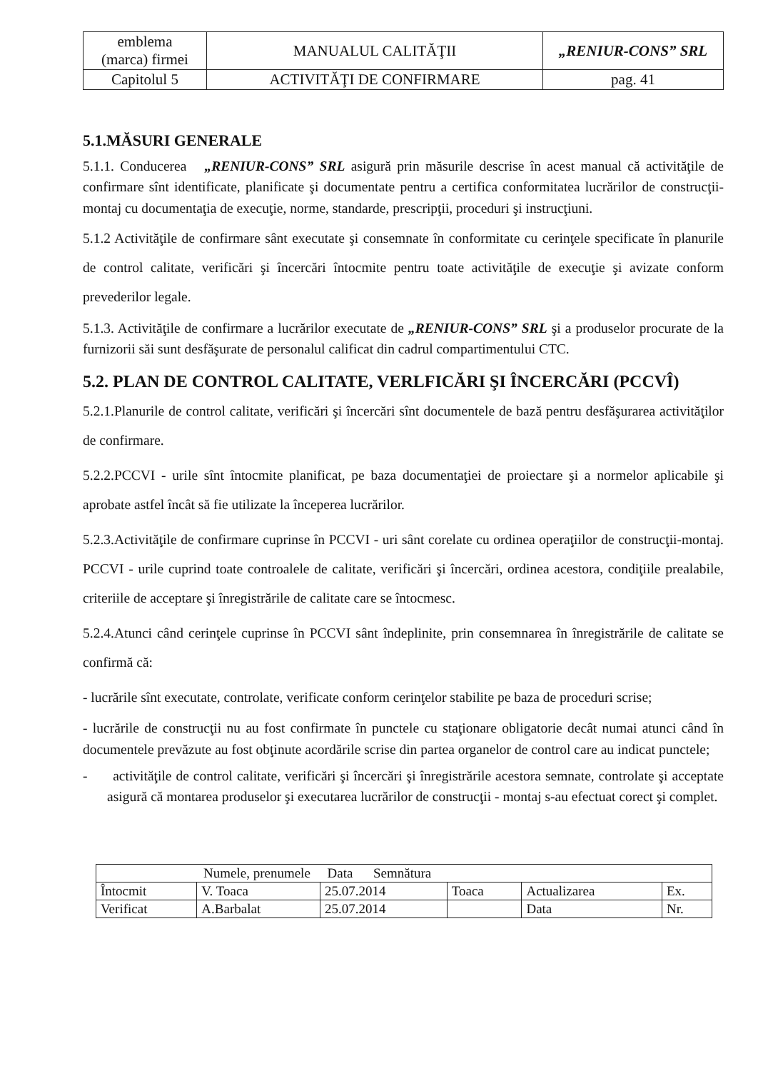| emblema (marca) firmei | MANUALUL CALITĂŢII | „RENIUR-CONS” SRL |
| Capitolul 5 | ACTIVITĂŢI DE CONFIRMARE | pag. 41 |
5.1.MĂSURI GENERALE
5.1.1. Conducerea „RENIUR-CONS” SRL asigură prin măsurile descrise în acest manual că activităţile de confirmare sînt identificate, planificate şi documentate pentru a certifica conformitatea lucrărilor de construcţii-montaj cu documentaţia de execuţie, norme, standarde, prescripţii, proceduri şi instrucţiuni.
5.1.2 Activităţile de confirmare sânt executate şi consemnate în conformitate cu cerinţele specificate în planurile de control calitate, verificări şi încercări întocmite pentru toate activităţile de execuţie şi avizate conform prevederilor legale.
5.1.3. Activităţile de confirmare a lucrărilor executate de „RENIUR-CONS” SRL şi a produselor procurate de la furnizorii săi sunt desfăşurate de personalul calificat din cadrul compartimentului CTC.
5.2. PLAN DE CONTROL CALITATE, VERLFICĂRI ŞI ÎNCERCĂRI (PCCVÎ)
5.2.1.Planurile de control calitate, verificări şi încercări sînt documentele de bază pentru desfăşurarea activităţilor de confirmare.
5.2.2.PCCVI - urile sînt întocmite planificat, pe baza documentaţiei de proiectare şi a normelor aplicabile şi aprobate astfel încât să fie utilizate la începerea lucrărilor.
5.2.3.Activităţile de confirmare cuprinse în PCCVI - uri sânt corelate cu ordinea operaţiilor de construcţii-montaj. PCCVI - urile cuprind toate controalele de calitate, verificări şi încercări, ordinea acestora, condiţiile prealabile, criteriile de acceptare şi înregistrările de calitate care se întocmesc.
5.2.4.Atunci când cerinţele cuprinse în PCCVI sânt îndeplinite, prin consemnarea în înregistrările de calitate se confirmă că:
- lucrările sînt executate, controlate, verificate conform cerinţelor stabilite pe baza de proceduri scrise;
- lucrările de construcţii nu au fost confirmate în punctele cu staţionare obligatorie decât numai atunci când în documentele prevăzute au fost obţinute acordările scrise din partea organelor de control care au indicat punctele;
- activităţile de control calitate, verificări şi încercări şi înregistrările acestora semnate, controlate şi acceptate asigură că montarea produselor şi executarea lucrărilor de construcţii - montaj s-au efectuat corect şi complet.
| Numele, prenumele Data Semnătura | | | | | |
| Întocmit | V. Toaca | 25.07.2014 | Toaca | Actualizarea | Ex. |
| Verificat | A.Barbalat | 25.07.2014 | | Data | Nr. |